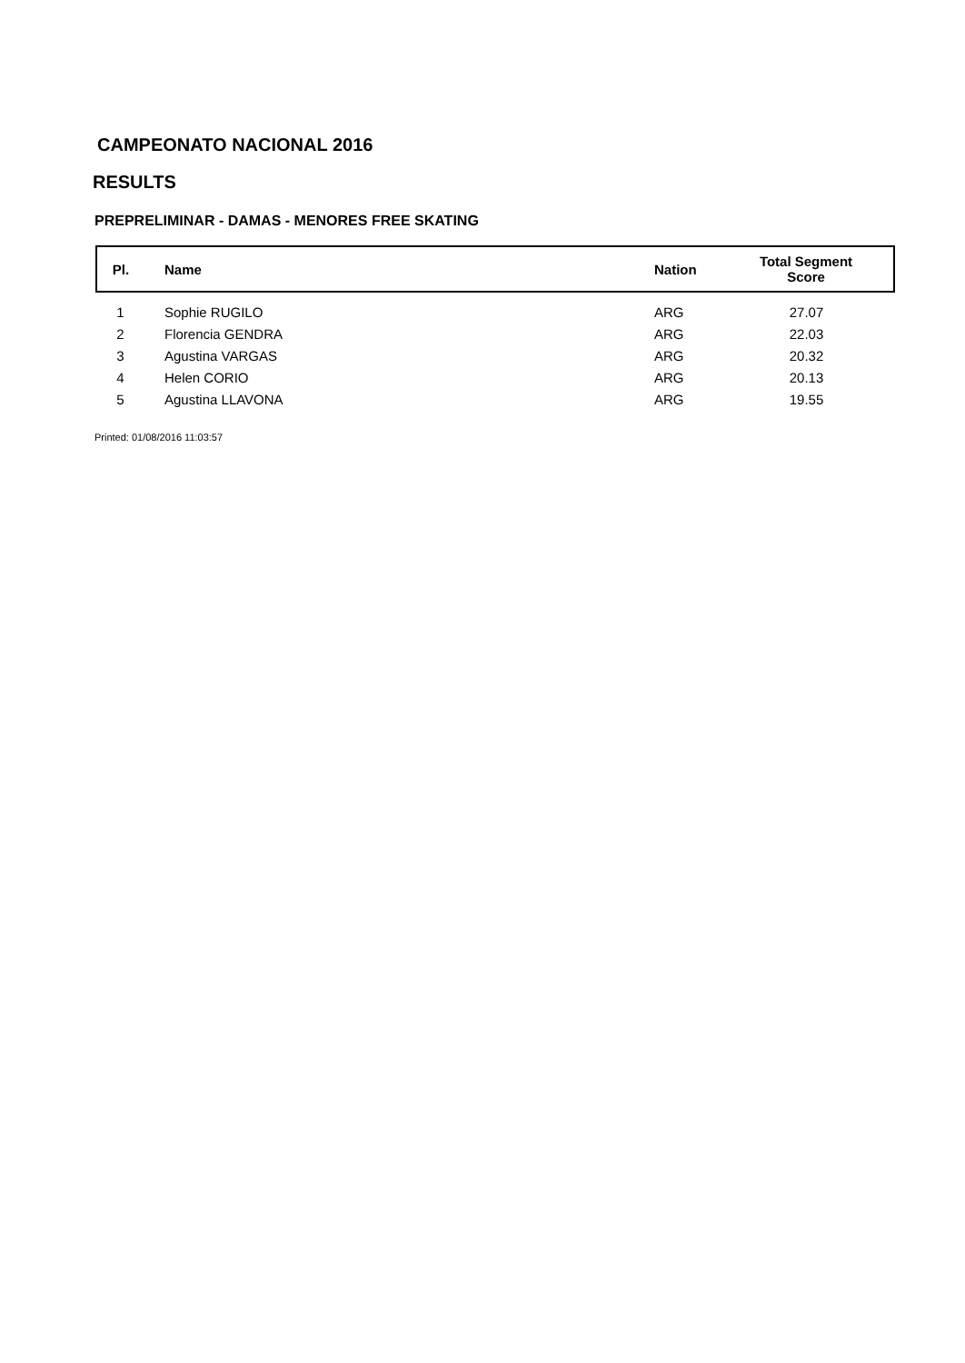CAMPEONATO NACIONAL 2016
RESULTS
PREPRELIMINAR - DAMAS - MENORES FREE SKATING
| Pl. | Name | Nation | Total Segment Score |
| --- | --- | --- | --- |
| 1 | Sophie RUGILO | ARG | 27.07 |
| 2 | Florencia GENDRA | ARG | 22.03 |
| 3 | Agustina VARGAS | ARG | 20.32 |
| 4 | Helen CORIO | ARG | 20.13 |
| 5 | Agustina LLAVONA | ARG | 19.55 |
Printed: 01/08/2016 11:03:57